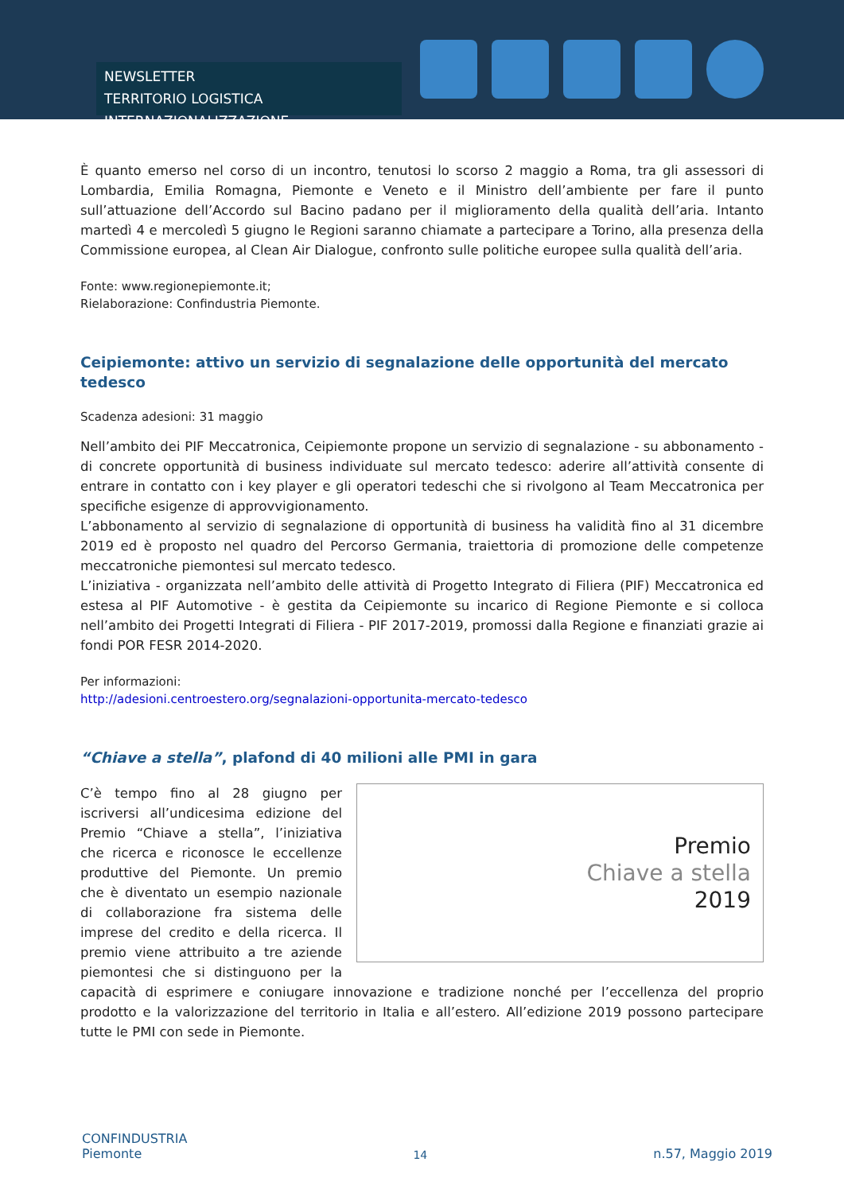NEWSLETTER
TERRITORIO LOGISTICA INTERNAZIONALIZZAZIONE
È quanto emerso nel corso di un incontro, tenutosi lo scorso 2 maggio a Roma, tra gli assessori di Lombardia, Emilia Romagna, Piemonte e Veneto e il Ministro dell’ambiente per fare il punto sull’attuazione dell’Accordo sul Bacino padano per il miglioramento della qualità dell’aria. Intanto martedì 4 e mercoledì 5 giugno le Regioni saranno chiamate a partecipare a Torino, alla presenza della Commissione europea, al Clean Air Dialogue, confronto sulle politiche europee sulla qualità dell’aria.
Fonte: www.regionepiemonte.it;
Rielaborazione: Confindustria Piemonte.
Ceipiemonte: attivo un servizio di segnalazione delle opportunità del mercato tedesco
Scadenza adesioni: 31 maggio
Nell’ambito dei PIF Meccatronica, Ceipiemonte propone un servizio di segnalazione - su abbonamento - di concrete opportunità di business individuate sul mercato tedesco: aderire all’attività consente di entrare in contatto con i key player e gli operatori tedeschi che si rivolgono al Team Meccatronica per specifiche esigenze di approvvigionamento.
L’abbonamento al servizio di segnalazione di opportunità di business ha validità fino al 31 dicembre 2019 ed è proposto nel quadro del Percorso Germania, traiettoria di promozione delle competenze meccatroniche piemontesi sul mercato tedesco.
L’iniziativa - organizzata nell’ambito delle attività di Progetto Integrato di Filiera (PIF) Meccatronica ed estesa al PIF Automotive - è gestita da Ceipiemonte su incarico di Regione Piemonte e si colloca nell’ambito dei Progetti Integrati di Filiera - PIF 2017-2019, promossi dalla Regione e finanziati grazie ai fondi POR FESR 2014-2020.
Per informazioni:
http://adesioni.centroestero.org/segnalazioni-opportunita-mercato-tedesco
“Chiave a stella”, plafond di 40 milioni alle PMI in gara
Premio
Chiave a stella
2019
C’è tempo fino al 28 giugno per iscriversi all’undicesima edizione del Premio “Chiave a stella”, l’iniziativa che ricerca e riconosce le eccellenze produttive del Piemonte. Un premio che è diventato un esempio nazionale di collaborazione fra sistema delle imprese del credito e della ricerca. Il premio viene attribuito a tre aziende piemontesi che si distinguono per la capacità di esprimere e coniugare innovazione e tradizione nonché per l’eccellenza del proprio prodotto e la valorizzazione del territorio in Italia e all’estero. All’edizione 2019 possono partecipare tutte le PMI con sede in Piemonte.
CONFINDUSTRIA
Piemonte
14
n.57, Maggio 2019